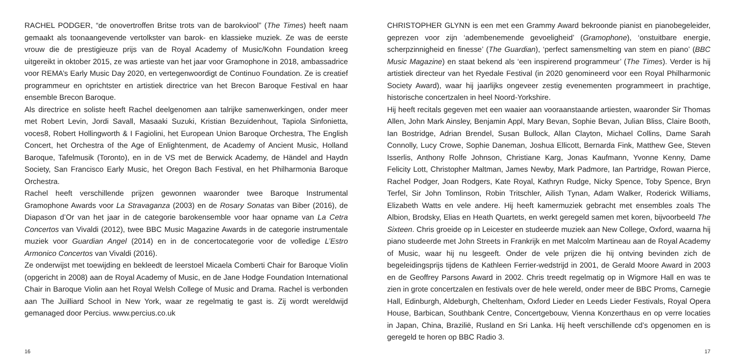RACHEL PODGER, “de onovertroffen Britse trots van de barokviool” (The Times) heeft naam gemaakt als toonaangevende vertolkster van barok- en klassieke muziek. Ze was de eerste vrouw die de prestigieuze prijs van de Royal Academy of Music/Kohn Foundation kreeg uitgereikt in oktober 2015, ze was artieste van het jaar voor Gramophone in 2018, ambassadrice voor REMA’s Early Music Day 2020, en vertegenwoordigt de Continuo Foundation. Ze is creatief programmeur en oprichtster en artistiek directrice van het Brecon Baroque Festival en haar ensemble Brecon Baroque.
Als directrice en soliste heeft Rachel deelgenomen aan talrijke samenwerkingen, onder meer met Robert Levin, Jordi Savall, Masaaki Suzuki, Kristian Bezuidenhout, Tapiola Sinfonietta, voces8, Robert Hollingworth & I Fagiolini, het European Union Baroque Orchestra, The English Concert, het Orchestra of the Age of Enlightenment, de Academy of Ancient Music, Holland Baroque, Tafelmusik (Toronto), en in de VS met de Berwick Academy, de Händel and Haydn Society, San Francisco Early Music, het Oregon Bach Festival, en het Philharmonia Baroque Orchestra.
Rachel heeft verschillende prijzen gewonnen waaronder twee Baroque Instrumental Gramophone Awards voor La Stravaganza (2003) en de Rosary Sonatas van Biber (2016), de Diapason d’Or van het jaar in de categorie barokensemble voor haar opname van La Cetra Concertos van Vivaldi (2012), twee BBC Music Magazine Awards in de categorie instrumentale muziek voor Guardian Angel (2014) en in de concertocategorie voor de volledige L’Estro Armonico Concertos van Vivaldi (2016).
Ze onderwijst met toewijding en bekleedt de leerstoel Micaela Comberti Chair for Baroque Violin (opgericht in 2008) aan de Royal Academy of Music, en de Jane Hodge Foundation International Chair in Baroque Violin aan het Royal Welsh College of Music and Drama. Rachel is verbonden aan The Juilliard School in New York, waar ze regelmatig te gast is. Zij wordt wereldwijd gemanaged door Percius. www.percius.co.uk
16
CHRISTOPHER GLYNN is een met een Grammy Award bekroonde pianist en pianobegeleider, geprezen voor zijn ‘adembenemende gevoeligheid’ (Gramophone), ‘onstuitbare energie, scherpzinnigheid en finesse’ (The Guardian), ‘perfect samensmelting van stem en piano’ (BBC Music Magazine) en staat bekend als ‘een inspirerend programmeur’ (The Times). Verder is hij artistiek directeur van het Ryedale Festival (in 2020 genomineerd voor een Royal Philharmonic Society Award), waar hij jaarlijks ongeveer zestig evenementen programmeert in prachtige, historische concertzalen in heel Noord-Yorkshire.
Hij heeft recitals gegeven met een waaier aan vooraanstaande artiesten, waaronder Sir Thomas Allen, John Mark Ainsley, Benjamin Appl, Mary Bevan, Sophie Bevan, Julian Bliss, Claire Booth, Ian Bostridge, Adrian Brendel, Susan Bullock, Allan Clayton, Michael Collins, Dame Sarah Connolly, Lucy Crowe, Sophie Daneman, Joshua Ellicott, Bernarda Fink, Matthew Gee, Steven Isserlis, Anthony Rolfe Johnson, Christiane Karg, Jonas Kaufmann, Yvonne Kenny, Dame Felicity Lott, Christopher Maltman, James Newby, Mark Padmore, Ian Partridge, Rowan Pierce, Rachel Podger, Joan Rodgers, Kate Royal, Kathryn Rudge, Nicky Spence, Toby Spence, Bryn Terfel, Sir John Tomlinson, Robin Tritschler, Ailish Tynan, Adam Walker, Roderick Williams, Elizabeth Watts en vele andere. Hij heeft kamermuziek gebracht met ensembles zoals The Albion, Brodsky, Elias en Heath Quartets, en werkt geregeld samen met koren, bijvoorbeeld The Sixteen. Chris groeide op in Leicester en studeerde muziek aan New College, Oxford, waarna hij piano studeerde met John Streets in Frankrijk en met Malcolm Martineau aan de Royal Academy of Music, waar hij nu lesgeeft. Onder de vele prijzen die hij ontving bevinden zich de begeleidingsprijs tijdens de Kathleen Ferrier-wedstrijd in 2001, de Gerald Moore Award in 2003 en de Geoffrey Parsons Award in 2002. Chris treedt regelmatig op in Wigmore Hall en was te zien in grote concertzalen en festivals over de hele wereld, onder meer de BBC Proms, Carnegie Hall, Edinburgh, Aldeburgh, Cheltenham, Oxford Lieder en Leeds Lieder Festivals, Royal Opera House, Barbican, Southbank Centre, Concertgebouw, Vienna Konzerthaus en op verre locaties in Japan, China, Brazilië, Rusland en Sri Lanka. Hij heeft verschillende cd’s opgenomen en is geregeld te horen op BBC Radio 3.
17